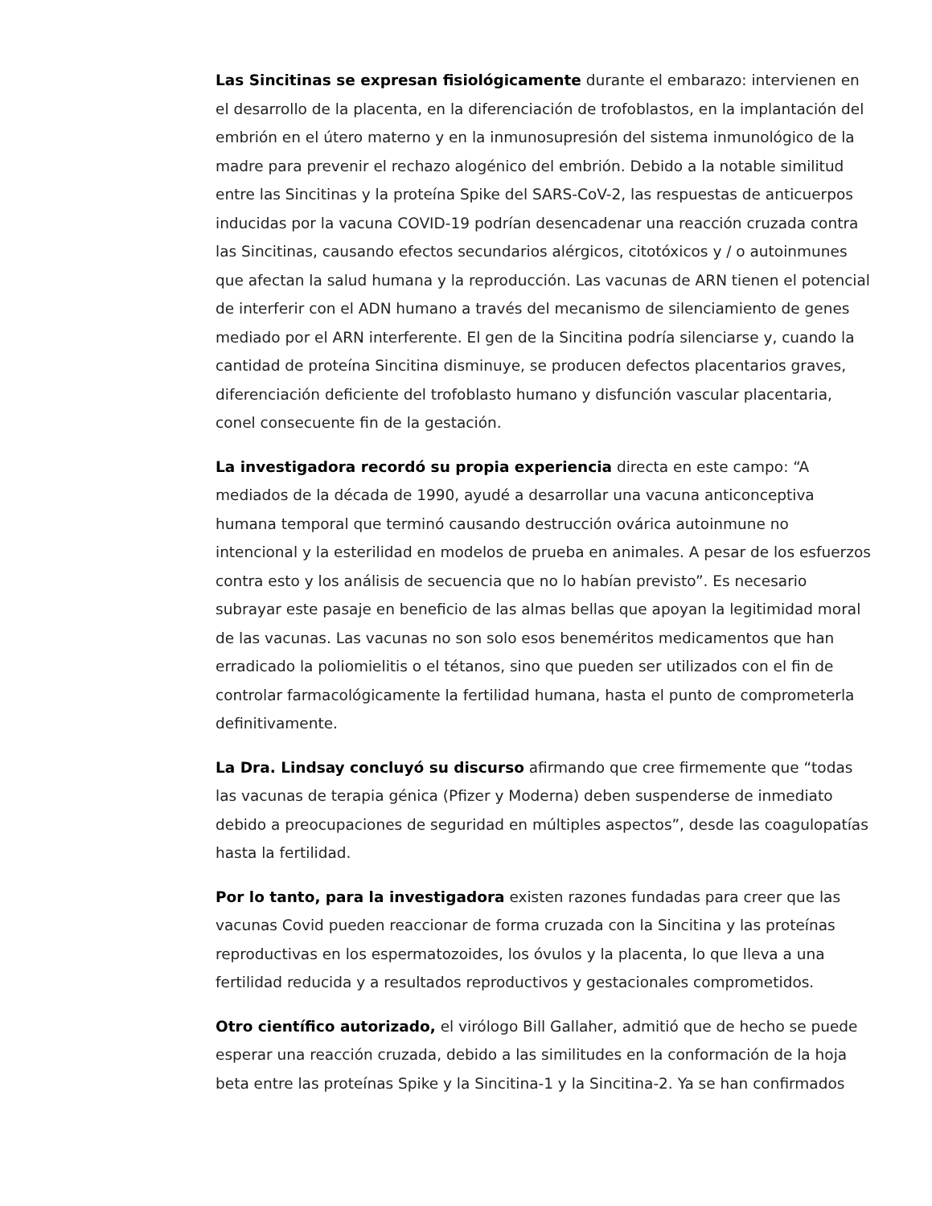Las Sincitinas se expresan fisiológicamente durante el embarazo: intervienen en el desarrollo de la placenta, en la diferenciación de trofoblastos, en la implantación del embrión en el útero materno y en la inmunosupresión del sistema inmunológico de la madre para prevenir el rechazo alogénico del embrión. Debido a la notable similitud entre las Sincitinas y la proteína Spike del SARS-CoV-2, las respuestas de anticuerpos inducidas por la vacuna COVID-19 podrían desencadenar una reacción cruzada contra las Sincitinas, causando efectos secundarios alérgicos, citotóxicos y / o autoinmunes que afectan la salud humana y la reproducción. Las vacunas de ARN tienen el potencial de interferir con el ADN humano a través del mecanismo de silenciamiento de genes mediado por el ARN interferente. El gen de la Sincitina podría silenciarse y, cuando la cantidad de proteína Sincitina disminuye, se producen defectos placentarios graves, diferenciación deficiente del trofoblasto humano y disfunción vascular placentaria, conel consecuente fin de la gestación.
La investigadora recordó su propia experiencia directa en este campo: “A mediados de la década de 1990, ayudé a desarrollar una vacuna anticonceptiva humana temporal que terminó causando destrucción ovárica autoinmune no intencional y la esterilidad en modelos de prueba en animales. A pesar de los esfuerzos contra esto y los análisis de secuencia que no lo habían previsto”. Es necesario subrayar este pasaje en beneficio de las almas bellas que apoyan la legitimidad moral de las vacunas. Las vacunas no son solo esos beneméritos medicamentos que han erradicado la poliomielitis o el tétanos, sino que pueden ser utilizados con el fin de controlar farmacológicamente la fertilidad humana, hasta el punto de comprometerla definitivamente.
La Dra. Lindsay concluyó su discurso afirmando que cree firmemente que “todas las vacunas de terapia génica (Pfizer y Moderna) deben suspenderse de inmediato debido a preocupaciones de seguridad en múltiples aspectos”, desde las coagulopatías hasta la fertilidad.
Por lo tanto, para la investigadora existen razones fundadas para creer que las vacunas Covid pueden reaccionar de forma cruzada con la Sincitina y las proteínas reproductivas en los espermatozoides, los óvulos y la placenta, lo que lleva a una fertilidad reducida y a resultados reproductivos y gestacionales comprometidos.
Otro científico autorizado, el virólogo Bill Gallaher, admitió que de hecho se puede esperar una reacción cruzada, debido a las similitudes en la conformación de la hoja beta entre las proteínas Spike y la Sincitina-1 y la Sincitina-2. Ya se han confirmados